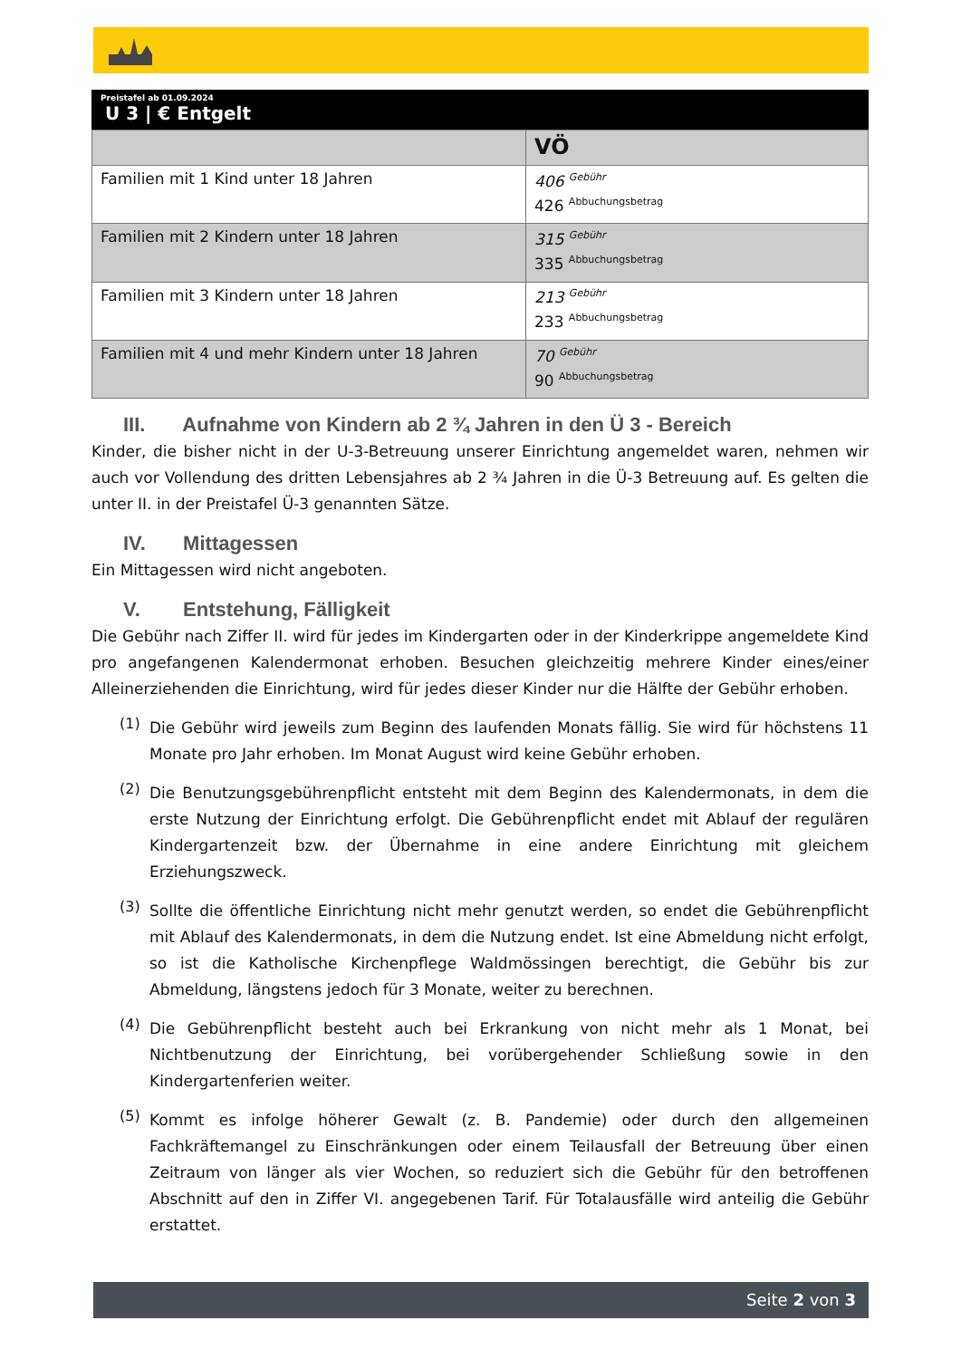Preistafel ab 01.09.2024
U 3 | € Entgelt
| | VÖ |
| --- | --- |
| Familien mit 1 Kind unter 18 Jahren | 406 <sup>Gebühr</sup> 426 <sup>Abbuchungsbetrag</sup> |
| Familien mit 2 Kindern unter 18 Jahren | 315 <sup>Gebühr</sup> 335 <sup>Abbuchungsbetrag</sup> |
| Familien mit 3 Kindern unter 18 Jahren | 213 <sup>Gebühr</sup> 233 <sup>Abbuchungsbetrag</sup> |
| Familien mit 4 und mehr Kindern unter 18 Jahren | 70 <sup>Gebühr</sup> 90 <sup>Abbuchungsbetrag</sup> |
III. Aufnahme von Kindern ab 2 ¾ Jahren in den Ü 3 - Bereich
Kinder, die bisher nicht in der U-3-Betreuung unserer Einrichtung angemeldet waren, nehmen wir auch vor Vollendung des dritten Lebensjahres ab 2 ¾ Jahren in die Ü-3 Betreuung auf. Es gelten die unter II. in der Preistafel Ü-3 genannten Sätze.
IV. Mittagessen
Ein Mittagessen wird nicht angeboten.
V. Entstehung, Fälligkeit
Die Gebühr nach Ziffer II. wird für jedes im Kindergarten oder in der Kinderkrippe angemeldete Kind pro angefangenen Kalendermonat erhoben. Besuchen gleichzeitig mehrere Kinder eines/einer Alleinerziehenden die Einrichtung, wird für jedes dieser Kinder nur die Hälfte der Gebühr erhoben.
(1)
Die Gebühr wird jeweils zum Beginn des laufenden Monats fällig. Sie wird für höchstens 11 Monate pro Jahr erhoben. Im Monat August wird keine Gebühr erhoben.
(2)
Die Benutzungsgebührenpflicht entsteht mit dem Beginn des Kalendermonats, in dem die erste Nutzung der Einrichtung erfolgt. Die Gebührenpflicht endet mit Ablauf der regulären Kindergartenzeit bzw. der Übernahme in eine andere Einrichtung mit gleichem Erziehungszweck.
(3)
Sollte die öffentliche Einrichtung nicht mehr genutzt werden, so endet die Gebührenpflicht mit Ablauf des Kalendermonats, in dem die Nutzung endet. Ist eine Abmeldung nicht erfolgt, so ist die Katholische Kirchenpflege Waldmössingen berechtigt, die Gebühr bis zur Abmeldung, längstens jedoch für 3 Monate, weiter zu berechnen.
(4)
Die Gebührenpflicht besteht auch bei Erkrankung von nicht mehr als 1 Monat, bei Nichtbenutzung der Einrichtung, bei vorübergehender Schließung sowie in den Kindergartenferien weiter.
(5)
Kommt es infolge höherer Gewalt (z. B. Pandemie) oder durch den allgemeinen Fachkräftemangel zu Einschränkungen oder einem Teilausfall der Betreuung über einen Zeitraum von länger als vier Wochen, so reduziert sich die Gebühr für den betroffenen Abschnitt auf den in Ziffer VI. angegebenen Tarif. Für Totalausfälle wird anteilig die Gebühr erstattet.
Seite 2 von 3